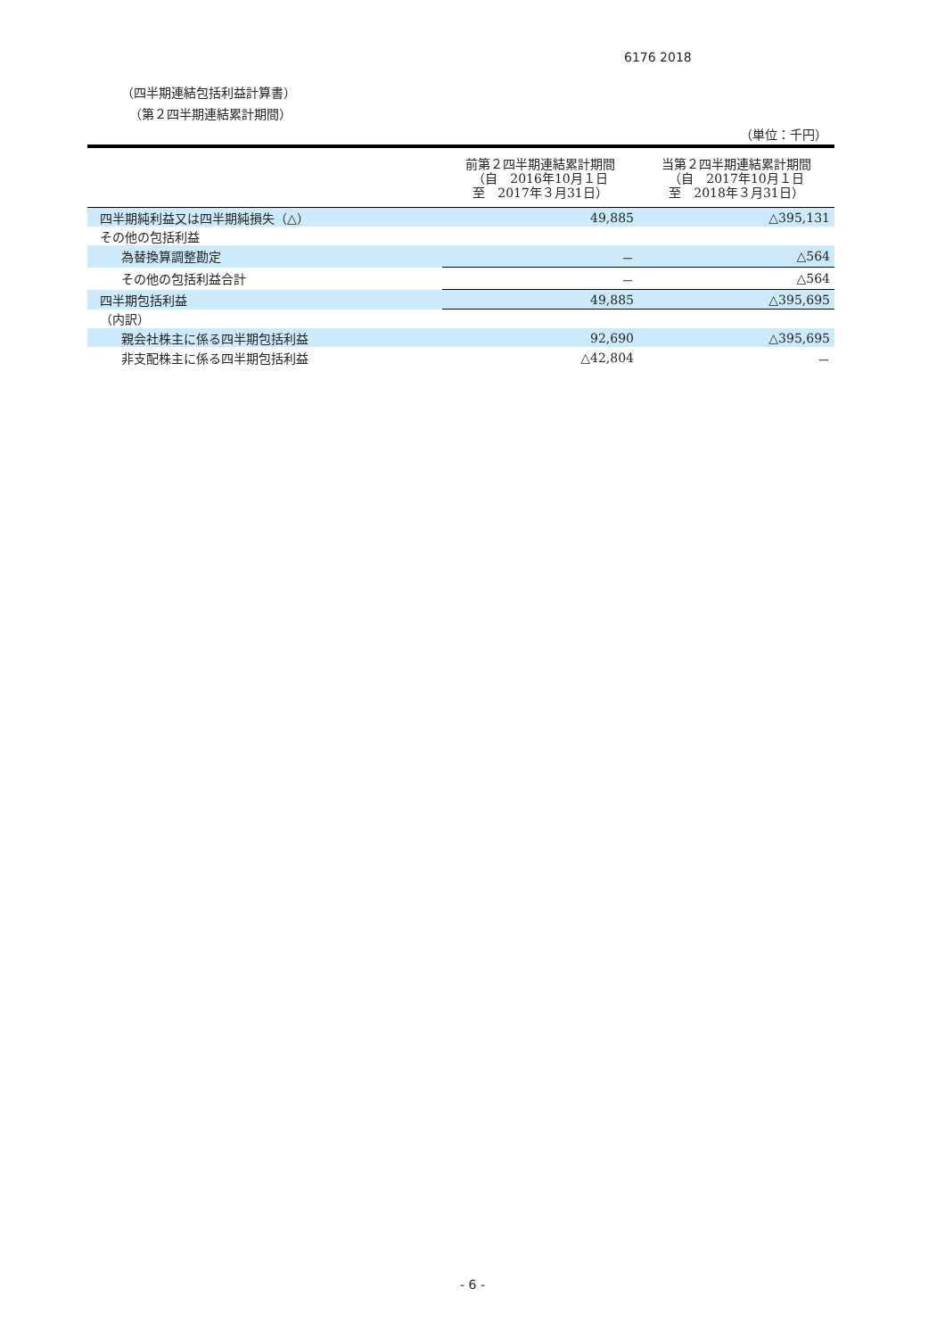6176 2018
（四半期連結包括利益計算書）
（第２四半期連結累計期間）
（単位：千円）
| | 前第２四半期連結累計期間 （自 2016年10月１日 至 2017年３月31日） | 当第２四半期連結累計期間 （自 2017年10月１日 至 2018年３月31日） |
| --- | --- | --- |
| 四半期純利益又は四半期純損失（△） | 49,885 | △395,131 |
| その他の包括利益 | | |
| 為替換算調整勘定 | － | △564 |
| その他の包括利益合計 | － | △564 |
| 四半期包括利益 | 49,885 | △395,695 |
| （内訳） | | |
| 親会社株主に係る四半期包括利益 | 92,690 | △395,695 |
| 非支配株主に係る四半期包括利益 | △42,804 | － |
- 6 -